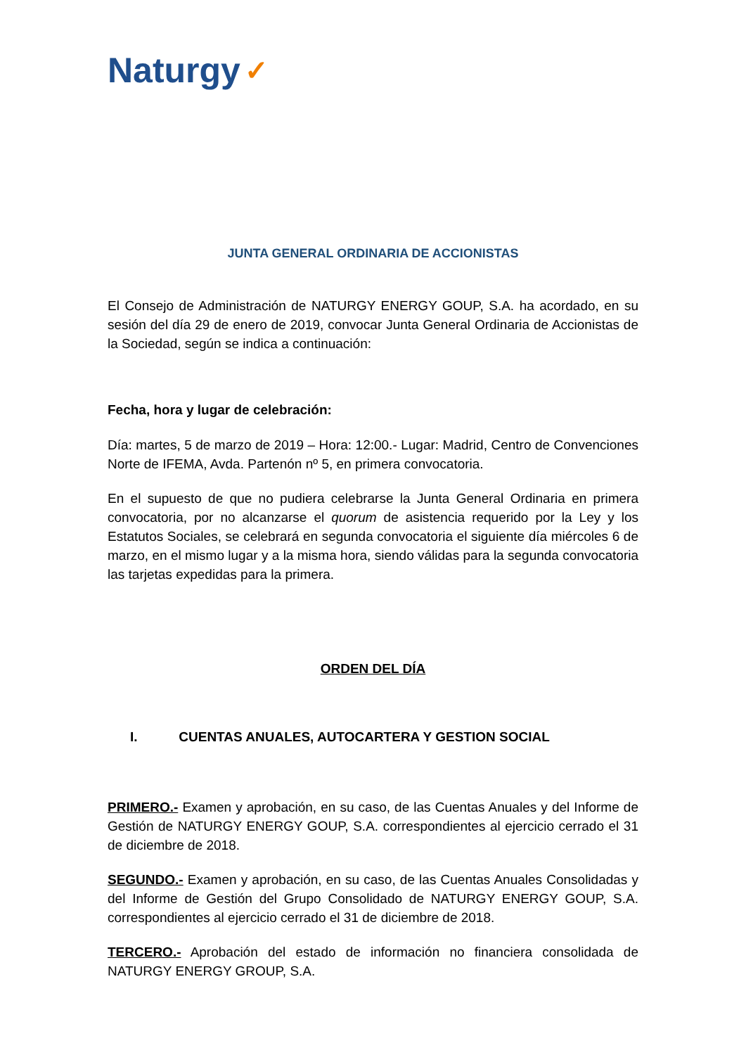Naturgy ✓
JUNTA GENERAL ORDINARIA DE ACCIONISTAS
El Consejo de Administración de NATURGY ENERGY GOUP, S.A. ha acordado, en su sesión del día 29 de enero de 2019, convocar Junta General Ordinaria de Accionistas de la Sociedad, según se indica a continuación:
Fecha, hora y lugar de celebración:
Día: martes, 5 de marzo de 2019 – Hora: 12:00.- Lugar: Madrid, Centro de Convenciones Norte de IFEMA, Avda. Partenón nº 5, en primera convocatoria.
En el supuesto de que no pudiera celebrarse la Junta General Ordinaria en primera convocatoria, por no alcanzarse el quorum de asistencia requerido por la Ley y los Estatutos Sociales, se celebrará en segunda convocatoria el siguiente día miércoles 6 de marzo, en el mismo lugar y a la misma hora, siendo válidas para la segunda convocatoria las tarjetas expedidas para la primera.
ORDEN DEL DÍA
I. CUENTAS ANUALES, AUTOCARTERA Y GESTION SOCIAL
PRIMERO.- Examen y aprobación, en su caso, de las Cuentas Anuales y del Informe de Gestión de NATURGY ENERGY GOUP, S.A. correspondientes al ejercicio cerrado el 31 de diciembre de 2018.
SEGUNDO.- Examen y aprobación, en su caso, de las Cuentas Anuales Consolidadas y del Informe de Gestión del Grupo Consolidado de NATURGY ENERGY GOUP, S.A. correspondientes al ejercicio cerrado el 31 de diciembre de 2018.
TERCERO.- Aprobación del estado de información no financiera consolidada de NATURGY ENERGY GROUP, S.A.